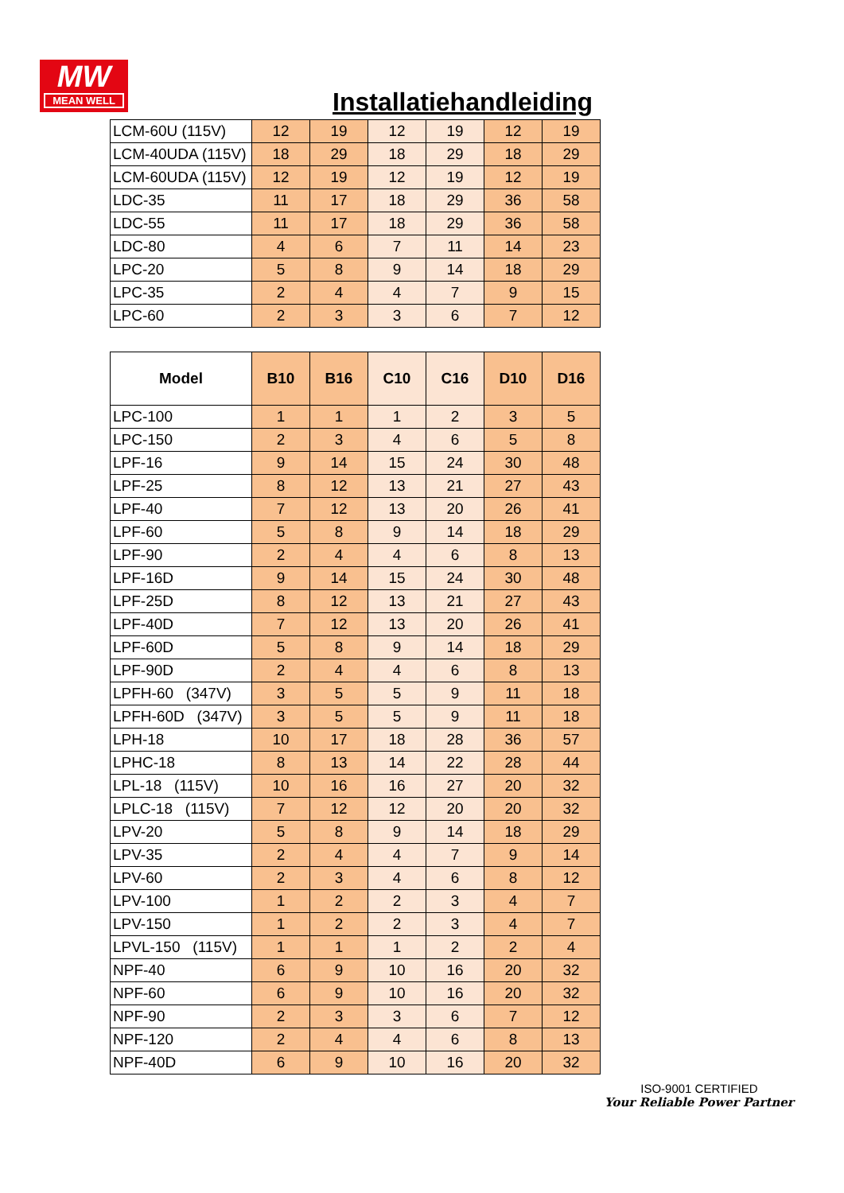MW
MEAN WELL
Installatiehandleiding
| LCM-60U (115V) | 12 | 19 | 12 | 19 | 12 | 19 |
| LCM-40UDA (115V) | 18 | 29 | 18 | 29 | 18 | 29 |
| LCM-60UDA (115V) | 12 | 19 | 12 | 19 | 12 | 19 |
| LDC-35 | 11 | 17 | 18 | 29 | 36 | 58 |
| LDC-55 | 11 | 17 | 18 | 29 | 36 | 58 |
| LDC-80 | 4 | 6 | 7 | 11 | 14 | 23 |
| LPC-20 | 5 | 8 | 9 | 14 | 18 | 29 |
| LPC-35 | 2 | 4 | 4 | 7 | 9 | 15 |
| LPC-60 | 2 | 3 | 3 | 6 | 7 | 12 |
| Model | B10 | B16 | C10 | C16 | D10 | D16 |
| --- | --- | --- | --- | --- | --- | --- |
| LPC-100 | 1 | 1 | 1 | 2 | 3 | 5 |
| LPC-150 | 2 | 3 | 4 | 6 | 5 | 8 |
| LPF-16 | 9 | 14 | 15 | 24 | 30 | 48 |
| LPF-25 | 8 | 12 | 13 | 21 | 27 | 43 |
| LPF-40 | 7 | 12 | 13 | 20 | 26 | 41 |
| LPF-60 | 5 | 8 | 9 | 14 | 18 | 29 |
| LPF-90 | 2 | 4 | 4 | 6 | 8 | 13 |
| LPF-16D | 9 | 14 | 15 | 24 | 30 | 48 |
| LPF-25D | 8 | 12 | 13 | 21 | 27 | 43 |
| LPF-40D | 7 | 12 | 13 | 20 | 26 | 41 |
| LPF-60D | 5 | 8 | 9 | 14 | 18 | 29 |
| LPF-90D | 2 | 4 | 4 | 6 | 8 | 13 |
| LPFH-60 (347V) | 3 | 5 | 5 | 9 | 11 | 18 |
| LPFH-60D (347V) | 3 | 5 | 5 | 9 | 11 | 18 |
| LPH-18 | 10 | 17 | 18 | 28 | 36 | 57 |
| LPHC-18 | 8 | 13 | 14 | 22 | 28 | 44 |
| LPL-18 (115V) | 10 | 16 | 16 | 27 | 20 | 32 |
| LPLC-18 (115V) | 7 | 12 | 12 | 20 | 20 | 32 |
| LPV-20 | 5 | 8 | 9 | 14 | 18 | 29 |
| LPV-35 | 2 | 4 | 4 | 7 | 9 | 14 |
| LPV-60 | 2 | 3 | 4 | 6 | 8 | 12 |
| LPV-100 | 1 | 2 | 2 | 3 | 4 | 7 |
| LPV-150 | 1 | 2 | 2 | 3 | 4 | 7 |
| LPVL-150 (115V) | 1 | 1 | 1 | 2 | 2 | 4 |
| NPF-40 | 6 | 9 | 10 | 16 | 20 | 32 |
| NPF-60 | 6 | 9 | 10 | 16 | 20 | 32 |
| NPF-90 | 2 | 3 | 3 | 6 | 7 | 12 |
| NPF-120 | 2 | 4 | 4 | 6 | 8 | 13 |
| NPF-40D | 6 | 9 | 10 | 16 | 20 | 32 |
ISO-9001 CERTIFIED
Your Reliable Power Partner